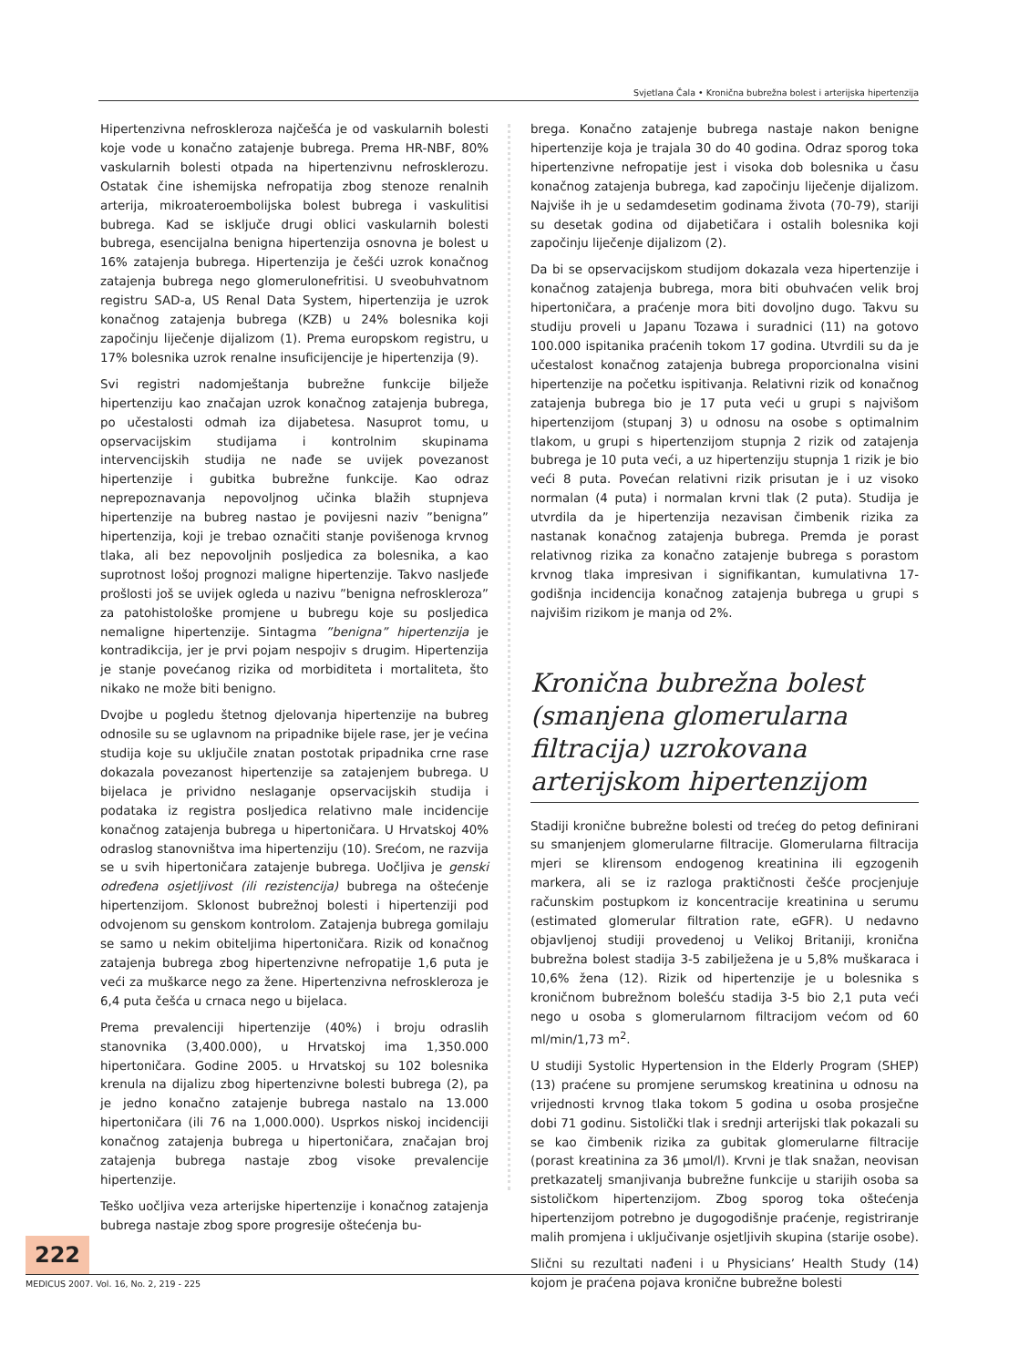Svjetlana Čala • Kronična bubrežna bolest i arterijska hipertenzija
Hipertenzivna nefroskleroza najčešća je od vaskularnih bolesti koje vode u konačno zatajenje bubrega. Prema HR-NBF, 80% vaskularnih bolesti otpada na hipertenzivnu nefrosklerozu. Ostatak čine ishemijska nefropatija zbog stenoze renalnih arterija, mikroateroembolijska bolest bubrega i vaskulitisi bubrega. Kad se isključe drugi oblici vaskularnih bolesti bubrega, esencijalna benigna hipertenzija osnovna je bolest u 16% zatajenja bubrega. Hipertenzija je češći uzrok konačnog zatajenja bubrega nego glomerulonefritisi. U sveobuhvatnom registru SAD-a, US Renal Data System, hipertenzija je uzrok konačnog zatajenja bubrega (KZB) u 24% bolesnika koji započinju liječenje dijalizom (1). Prema europskom registru, u 17% bolesnika uzrok renalne insuficijencije je hipertenzija (9).
Svi registri nadomještanja bubrežne funkcije bilježe hipertenziju kao značajan uzrok konačnog zatajenja bubrega, po učestalosti odmah iza dijabetesa. Nasuprot tomu, u opservacijskim studijama i kontrolnim skupinama intervencijskih studija ne nađe se uvijek povezanost hipertenzije i gubitka bubrežne funkcije. Kao odraz neprepoznavanja nepovoljnog učinka blažih stupnjeva hipertenzije na bubreg nastao je povijesni naziv ”benigna” hipertenzija, koji je trebao označiti stanje povišenoga krvnog tlaka, ali bez nepovoljnih posljedica za bolesnika, a kao suprotnost lošoj prognozi maligne hipertenzije. Takvo nasljeđe prošlosti još se uvijek ogleda u nazivu ”benigna nefroskleroza” za patohistološke promjene u bubregu koje su posljedica nemaligne hipertenzije. Sintagma ”benigna” hipertenzija je kontradikcija, jer je prvi pojam nespojiv s drugim. Hipertenzija je stanje povećanog rizika od morbiditeta i mortaliteta, što nikako ne može biti benigno.
Dvojbe u pogledu štetnog djelovanja hipertenzije na bubreg odnosile su se uglavnom na pripadnike bijele rase, jer je većina studija koje su uključile znatan postotak pripadnika crne rase dokazala povezanost hipertenzije sa zatajenjem bubrega. U bijelaca je prividno neslaganje opservacijskih studija i podataka iz registra posljedica relativno male incidencije konačnog zatajenja bubrega u hipertoničara. U Hrvatskoj 40% odraslog stanovništva ima hipertenziju (10). Srećom, ne razvija se u svih hipertoničara zatajenje bubrega. Uočljiva je genski određena osjetljivost (ili rezistencija) bubrega na oštećenje hipertenzijom. Sklonost bubrežnoj bolesti i hipertenziji pod odvojenom su genskom kontrolom. Zatajenja bubrega gomilaju se samo u nekim obiteljima hipertoničara. Rizik od konačnog zatajenja bubrega zbog hipertenzivne nefropatije 1,6 puta je veći za muškarce nego za žene. Hipertenzivna nefroskleroza je 6,4 puta češća u crnaca nego u bijelaca.
Prema prevalenciji hipertenzije (40%) i broju odraslih stanovnika (3,400.000), u Hrvatskoj ima 1,350.000 hipertoničara. Godine 2005. u Hrvatskoj su 102 bolesnika krenula na dijalizu zbog hipertenzivne bolesti bubrega (2), pa je jedno konačno zatajenje bubrega nastalo na 13.000 hipertoničara (ili 76 na 1,000.000). Usprkos niskoj incidenciji konačnog zatajenja bubrega u hipertoničara, značajan broj zatajenja bubrega nastaje zbog visoke prevalencije hipertenzije.
Teško uočljiva veza arterijske hipertenzije i konačnog zatajenja bubrega nastaje zbog spore progresije oštećenja bu-
brega. Konačno zatajenje bubrega nastaje nakon benigne hipertenzije koja je trajala 30 do 40 godina. Odraz sporog toka hipertenzivne nefropatije jest i visoka dob bolesnika u času konačnog zatajenja bubrega, kad započinju liječenje dijalizom. Najviše ih je u sedamdesetim godinama života (70-79), stariji su desetak godina od dijabetičara i ostalih bolesnika koji započinju liječenje dijalizom (2).
Da bi se opservacijskom studijom dokazala veza hipertenzije i konačnog zatajenja bubrega, mora biti obuhvaćen velik broj hipertoničara, a praćenje mora biti dovoljno dugo. Takvu su studiju proveli u Japanu Tozawa i suradnici (11) na gotovo 100.000 ispitanika praćenih tokom 17 godina. Utvrdili su da je učestalost konačnog zatajenja bubrega proporcionalna visini hipertenzije na početku ispitivanja. Relativni rizik od konačnog zatajenja bubrega bio je 17 puta veći u grupi s najvišom hipertenzijom (stupanj 3) u odnosu na osobe s optimalnim tlakom, u grupi s hipertenzijom stupnja 2 rizik od zatajenja bubrega je 10 puta veći, a uz hipertenziju stupnja 1 rizik je bio veći 8 puta. Povećan relativni rizik prisutan je i uz visoko normalan (4 puta) i normalan krvni tlak (2 puta). Studija je utvrdila da je hipertenzija nezavisan čimbenik rizika za nastanak konačnog zatajenja bubrega. Premda je porast relativnog rizika za konačno zatajenje bubrega s porastom krvnog tlaka impresivan i signifikantan, kumulativna 17-godišnja incidencija konačnog zatajenja bubrega u grupi s najvišim rizikom je manja od 2%.
Kronična bubrežna bolest (smanjena glomerularna filtracija) uzrokovana arterijskom hipertenzijom
Stadiji kronične bubrežne bolesti od trećeg do petog definirani su smanjenjem glomerularne filtracije. Glomerularna filtracija mjeri se klirensom endogenog kreatinina ili egzogenih markera, ali se iz razloga praktičnosti češće procjenjuje računskim postupkom iz koncentracije kreatinina u serumu (estimated glomerular filtration rate, eGFR). U nedavno objavljenoj studiji provedenoj u Velikoj Britaniji, kronična bubrežna bolest stadija 3-5 zabilježena je u 5,8% muškaraca i 10,6% žena (12). Rizik od hipertenzije je u bolesnika s kroničnom bubrežnom bolešću stadija 3-5 bio 2,1 puta veći nego u osoba s glomerularnom filtracijom većom od 60 ml/min/1,73 m<sup>2</sup>.
U studiji Systolic Hypertension in the Elderly Program (SHEP) (13) praćene su promjene serumskog kreatinina u odnosu na vrijednosti krvnog tlaka tokom 5 godina u osoba prosječne dobi 71 godinu. Sistolički tlak i srednji arterijski tlak pokazali su se kao čimbenik rizika za gubitak glomerularne filtracije (porast kreatinina za 36 μmol/l). Krvni je tlak snažan, neovisan pretkazatelj smanjivanja bubrežne funkcije u starijih osoba sa sistoličkom hipertenzijom. Zbog sporog toka oštećenja hipertenzijom potrebno je dugogodišnje praćenje, registriranje malih promjena i uključivanje osjetljivih skupina (starije osobe).
Slični su rezultati nađeni i u Physicians’ Health Study (14) kojom je praćena pojava kronične bubrežne bolesti
222
MEDICUS 2007. Vol. 16, No. 2, 219 - 225